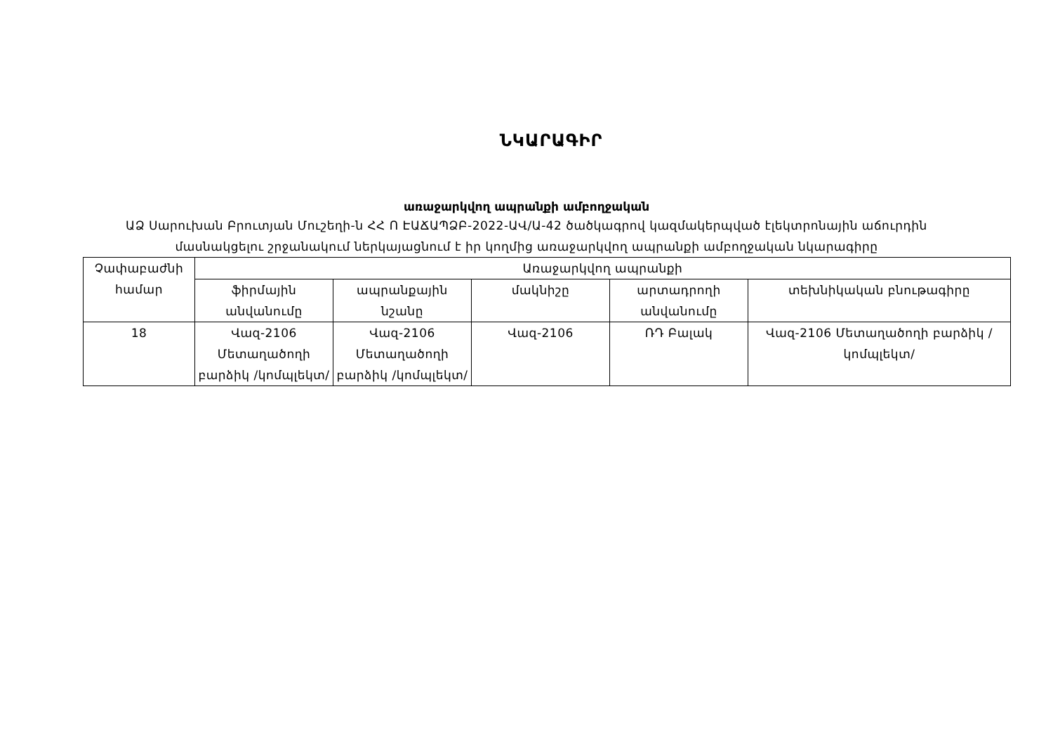ՆԿԱՐԱԳԻՐ
առաջարկվող ապրանքի ամբողջական
ԱՁ Սարուխան Բրուտյան Մուշեղի-ն ՀՀ Ո ԷԱՃԱՊՁԲ-2022-ԱՎ/Ա-42 ծածկագրով կազմակերպված էլեկտրոնային աճուրդին մասնակցելու շրջանակում ներկայացնում է իր կողմից առաջարկվող ապրանքի ամբողջական նկարագիրը
| Չափաբաժնի համար | Առաջարկվող ապրանքի | | | | |
| --- | --- | --- | --- | --- | --- |
| | ֆիրմային անվանումը | ապրանքային նշանը | մակնիշը | արտադրողի անվանումը | տեխնիկական բնութագիրը |
| 18 | Վազ-2106 Մետաղածողի բարձիկ /կոմպլեկտ/ | Վազ-2106 Մետաղածողի բարձիկ /կոմպլեկտ/ | Վազ-2106 | ՌԴ Բալակ | Վազ-2106 Մետաղածողի բարձիկ /կոմպլեկտ/ |